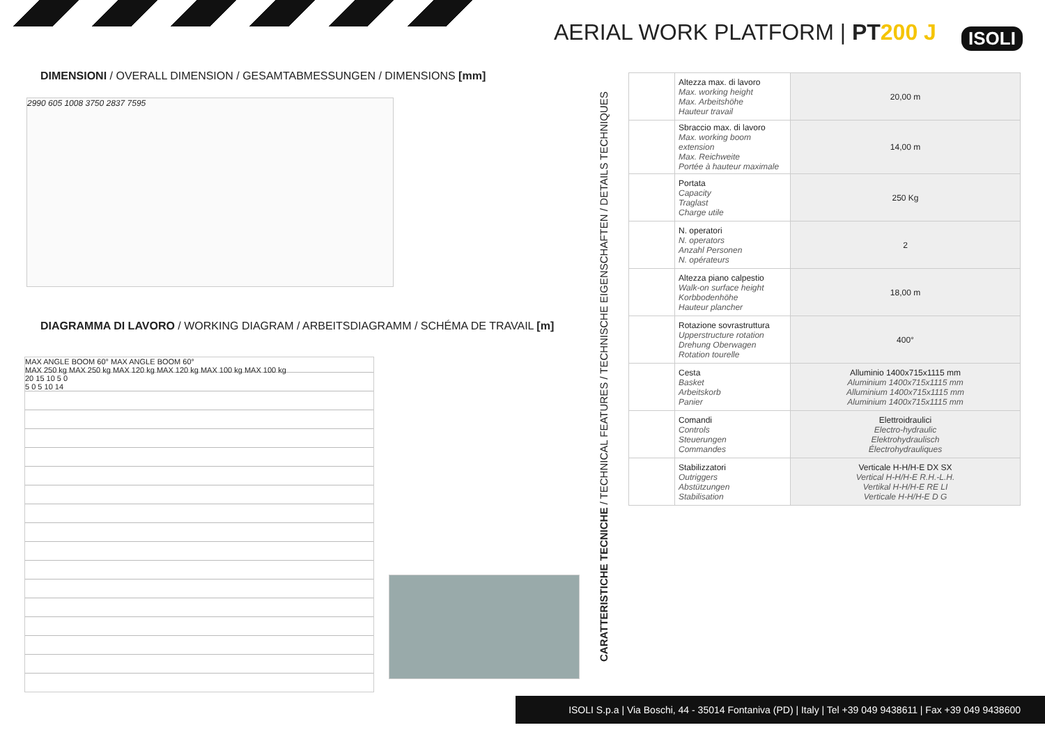AERIAL WORK PLATFORM | PT 200 J
ISOLI
DIMENSIONI / OVERALL DIMENSION / GESAMTABMESSUNGEN / DIMENSIONS [mm]
2990 605 1008 3750 2837 7595
DIAGRAMMA DI LAVORO / WORKING DIAGRAM / ARBEITSDIAGRAMM / SCHÉMA DE TRAVAIL [m]
MAX ANGLE BOOM 60° MAX ANGLE BOOM 60°
MAX 250 kg MAX 250 kg MAX 120 kg MAX 120 kg MAX 100 kg MAX 100 kg
20 15 10 5 0
5 0 5 10 14
CARATTERISTICHE TECNICHE / TECHNICAL FEATURES / TECHNISCHE EIGENSCHAFTEN / DETAILS TECHNIQUES
| | Altezza max. di lavoro Max. working height Max. Arbeitshöhe Hauteur travail | 20,00 m |
| | Sbraccio max. di lavoro Max. working boom extension Max. Reichweite Portée à hauteur maximale | 14,00 m |
| | Portata Capacity Traglast Charge utile | 250 Kg |
| | N. operatori N. operators Anzahl Personen N. opérateurs | 2 |
| | Altezza piano calpestio Walk-on surface height Korbbodenhöhe Hauteur plancher | 18,00 m |
| | Rotazione sovrastruttura Upperstructure rotation Drehung Oberwagen Rotation tourelle | 400° |
| | Cesta Basket Arbeitskorb Panier | Alluminio 1400x715x1115 mm Aluminium 1400x715x1115 mm Alluminium 1400x715x1115 mm Aluminium 1400x715x1115 mm |
| | Comandi Controls Steuerungen Commandes | Elettroidraulici Electro-hydraulic Elektrohydraulisch Électrohydrauliques |
| | Stabilizzatori Outriggers Abstützungen Stabilisation | Verticale H-H/H-E DX SX Vertical H-H/H-E R.H.-L.H. Vertikal H-H/H-E RE LI Verticale H-H/H-E D G |
ISOLI S.p.a | Via Boschi, 44 - 35014 Fontaniva (PD) | Italy | Tel +39 049 9438611 | Fax +39 049 9438600